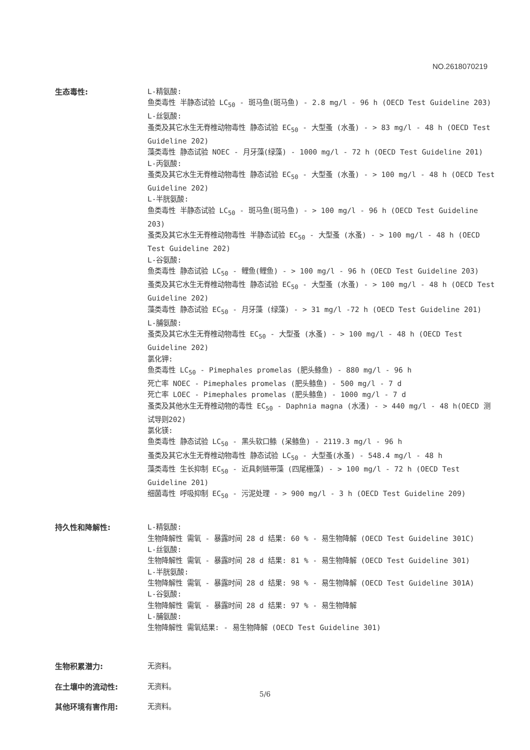NO.2618070219
生态毒性:
L-精氨酸:
鱼类毒性 半静态试验 LC<sub>50</sub> - 斑马鱼(斑马鱼) - 2.8 mg/l - 96 h (OECD Test Guideline 203)
L-丝氨酸:
蚤类及其它水生无脊椎动物毒性 静态试验 EC<sub>50</sub> - 大型蚤 (水蚤) - > 83 mg/l - 48 h (OECD Test Guideline 202)
藻类毒性 静态试验 NOEC - 月牙藻(绿藻) - 1000 mg/l - 72 h (OECD Test Guideline 201)
L-丙氨酸:
蚤类及其它水生无脊椎动物毒性 静态试验 EC<sub>50</sub> - 大型蚤 (水蚤) - > 100 mg/l - 48 h (OECD Test Guideline 202)
L-半胱氨酸:
鱼类毒性 半静态试验 LC<sub>50</sub> - 斑马鱼(斑马鱼) - > 100 mg/l - 96 h (OECD Test Guideline 203)
蚤类及其它水生无脊椎动物毒性 半静态试验 EC<sub>50</sub> - 大型蚤 (水蚤) - > 100 mg/l - 48 h (OECD Test Guideline 202)
L-谷氨酸:
鱼类毒性 静态试验 LC<sub>50</sub> - 鲤鱼(鲤鱼) - > 100 mg/l - 96 h (OECD Test Guideline 203)
蚤类及其它水生无脊椎动物毒性 静态试验 EC<sub>50</sub> - 大型蚤 (水蚤) - > 100 mg/l - 48 h (OECD Test Guideline 202)
藻类毒性 静态试验 EC<sub>50</sub> - 月牙藻 (绿藻) - > 31 mg/l -72 h (OECD Test Guideline 201)
L-脯氨酸:
蚤类及其它水生无脊椎动物毒性 EC<sub>50</sub> - 大型蚤 (水蚤) - > 100 mg/l - 48 h (OECD Test Guideline 202)
氯化钾:
鱼类毒性 LC<sub>50</sub> - Pimephales promelas (肥头鲦鱼) - 880 mg/l - 96 h
死亡率 NOEC - Pimephales promelas (肥头鲦鱼) - 500 mg/l - 7 d
死亡率 LOEC - Pimephales promelas (肥头鲦鱼) - 1000 mg/l - 7 d
蚤类及其他水生无脊椎动物的毒性 EC<sub>50</sub> - Daphnia magna (水溞) - > 440 mg/l - 48 h(OECD 测试导则202)
氯化镁:
鱼类毒性 静态试验 LC<sub>50</sub> - 黑头软口鲦 (呆鲦鱼) - 2119.3 mg/l - 96 h
蚤类及其它水生无脊椎动物毒性 静态试验 LC<sub>50</sub> - 大型蚤(水蚤) - 548.4 mg/l - 48 h
藻类毒性 生长抑制 EC<sub>50</sub> - 近具刺链带藻 (四尾栅藻) - > 100 mg/l - 72 h (OECD Test Guideline 201)
细菌毒性 呼吸抑制 EC<sub>50</sub> - 污泥处理 - > 900 mg/l - 3 h (OECD Test Guideline 209)
持久性和降解性:
L-精氨酸:
生物降解性 需氧 - 暴露时间 28 d 结果: 60 % - 易生物降解 (OECD Test Guideline 301C)
L-丝氨酸:
生物降解性 需氧 - 暴露时间 28 d 结果: 81 % - 易生物降解 (OECD Test Guideline 301)
L-半胱氨酸:
生物降解性 需氧 - 暴露时间 28 d 结果: 98 % - 易生物降解 (OECD Test Guideline 301A)
L-谷氨酸:
生物降解性 需氧 - 暴露时间 28 d 结果: 97 % - 易生物降解
L-脯氨酸:
生物降解性 需氧结果: - 易生物降解 (OECD Test Guideline 301)
生物积累潜力:
无资料。
在土壤中的流动性:
无资料。
其他环境有害作用:
无资料。
5/6